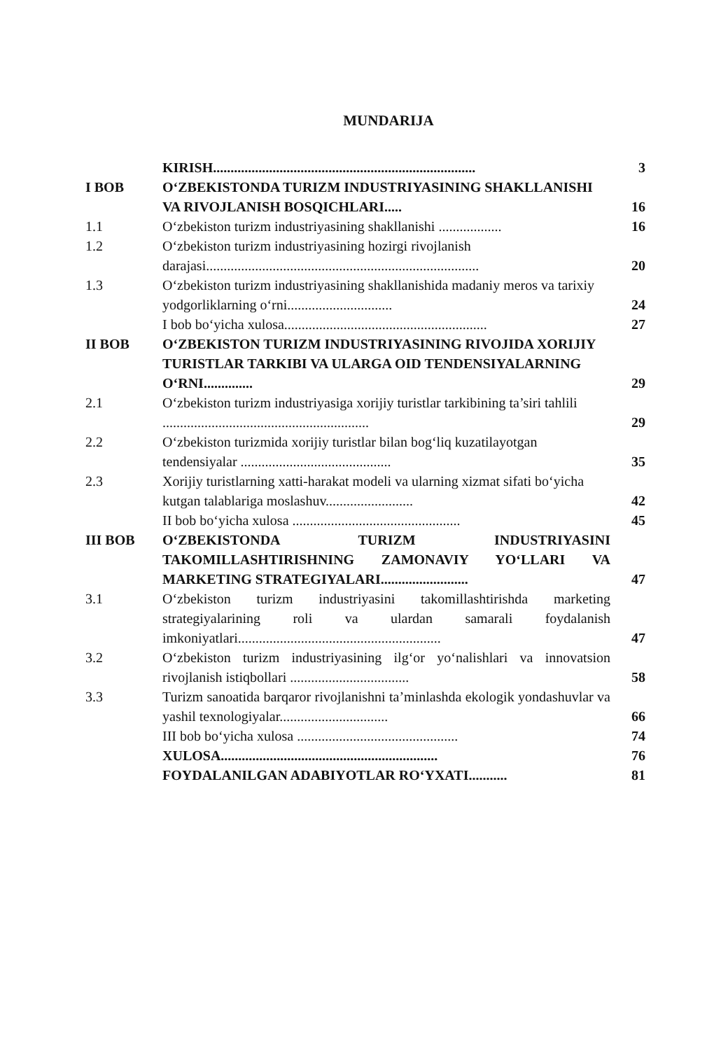MUNDARIJA
| | KIRISH........................................................................... | 3 |
| I BOB | O‘ZBEKISTONDA TURIZM INDUSTRIYASINING SHAKLLANISHI VA RIVOJLANISH BOSQICHLARI..... | 16 |
| 1.1 | O‘zbekiston turizm industriyasining shakllanishi .................. | 16 |
| 1.2 | O‘zbekiston turizm industriyasining hozirgi rivojlanish darajasi.............................................................................. | 20 |
| 1.3 | O‘zbekiston turizm industriyasining shakllanishida madaniy meros va tarixiy yodgorliklarning o‘rni.............................. | 24 |
| | I bob bo‘yicha xulosa.......................................................... | 27 |
| II BOB | O‘ZBEKISTON TURIZM INDUSTRIYASINING RIVOJIDA XORIJIY TURISTLAR TARKIBI VA ULARGA OID TENDENSIYALARNING O‘RNI.............. | 29 |
| 2.1 | O‘zbekiston turizm industriyasiga xorijiy turistlar tarkibining ta’siri tahlili ........................................................... | 29 |
| 2.2 | O‘zbekiston turizmida xorijiy turistlar bilan bog‘liq kuzatilayotgan tendensiyalar ........................................... | 35 |
| 2.3 | Xorijiy turistlarning xatti-harakat modeli va ularning xizmat sifati bo‘yicha kutgan talablariga moslashuv......................... | 42 |
| | II bob bo‘yicha xulosa ................................................ | 45 |
| III BOB | O‘ZBEKISTONDA TURIZM INDUSTRIYASINI TAKOMILLASHTIRISHNING ZAMONAVIY YO‘LLARI VA MARKETING STRATEGIYALARI......................... | 47 |
| 3.1 | O‘zbekiston turizm industriyasini takomillashtirishda marketing strategiyalarining roli va ulardan samarali foydalanish imkoniyatlari.......................................................... | 47 |
| 3.2 | O‘zbekiston turizm industriyasining ilg‘or yo‘nalishlari va innovatsion rivojlanish istiqbollari .................................. | 58 |
| 3.3 | Turizm sanoatida barqaror rivojlanishni ta’minlashda ekologik yondashuvlar va yashil texnologiyalar............................... | 66 |
| | III bob bo‘yicha xulosa .............................................. | 74 |
| | XULOSA.............................................................. | 76 |
| | FOYDALANILGAN ADABIYOTLAR RO‘YXATI........... | 81 |